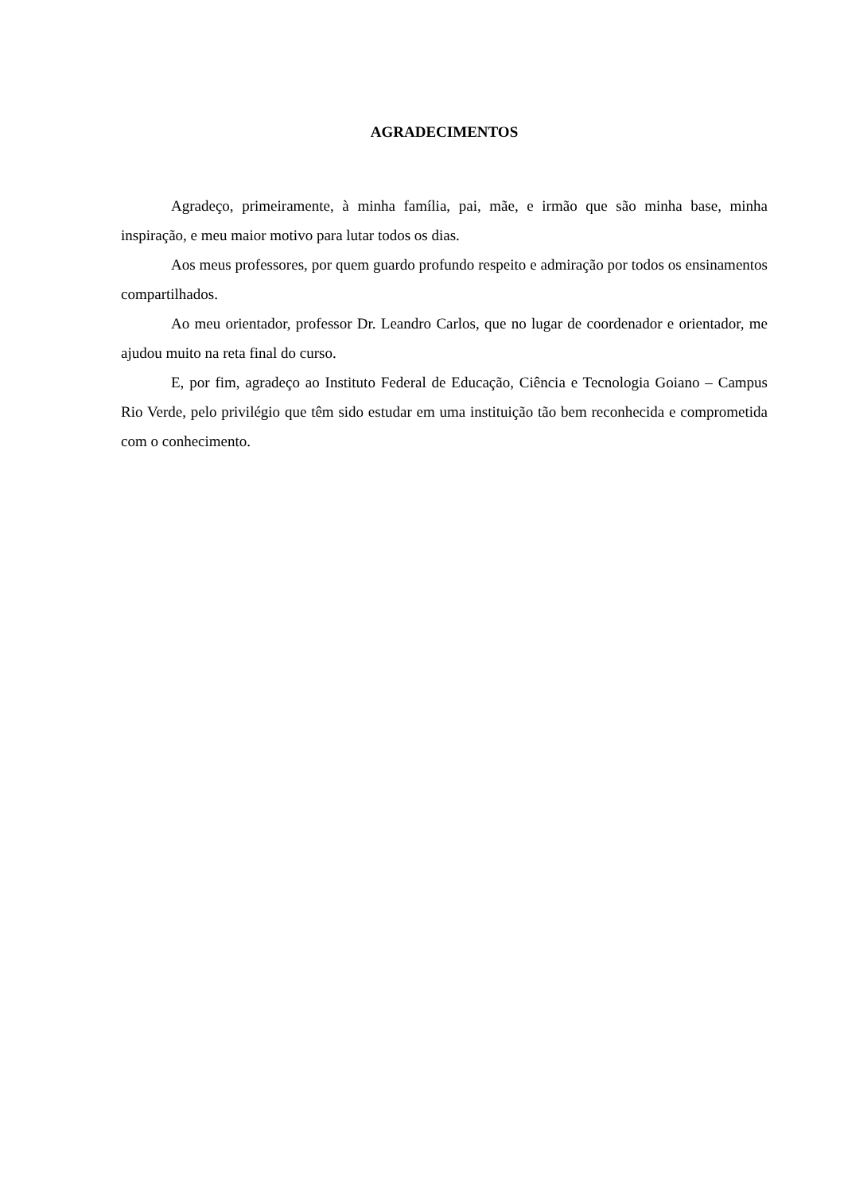AGRADECIMENTOS
Agradeço, primeiramente, à minha família, pai, mãe, e irmão que são minha base, minha inspiração, e meu maior motivo para lutar todos os dias.
Aos meus professores, por quem guardo profundo respeito e admiração por todos os ensinamentos compartilhados.
Ao meu orientador, professor Dr. Leandro Carlos, que no lugar de coordenador e orientador, me ajudou muito na reta final do curso.
E, por fim, agradeço ao Instituto Federal de Educação, Ciência e Tecnologia Goiano – Campus Rio Verde, pelo privilégio que têm sido estudar em uma instituição tão bem reconhecida e comprometida com o conhecimento.